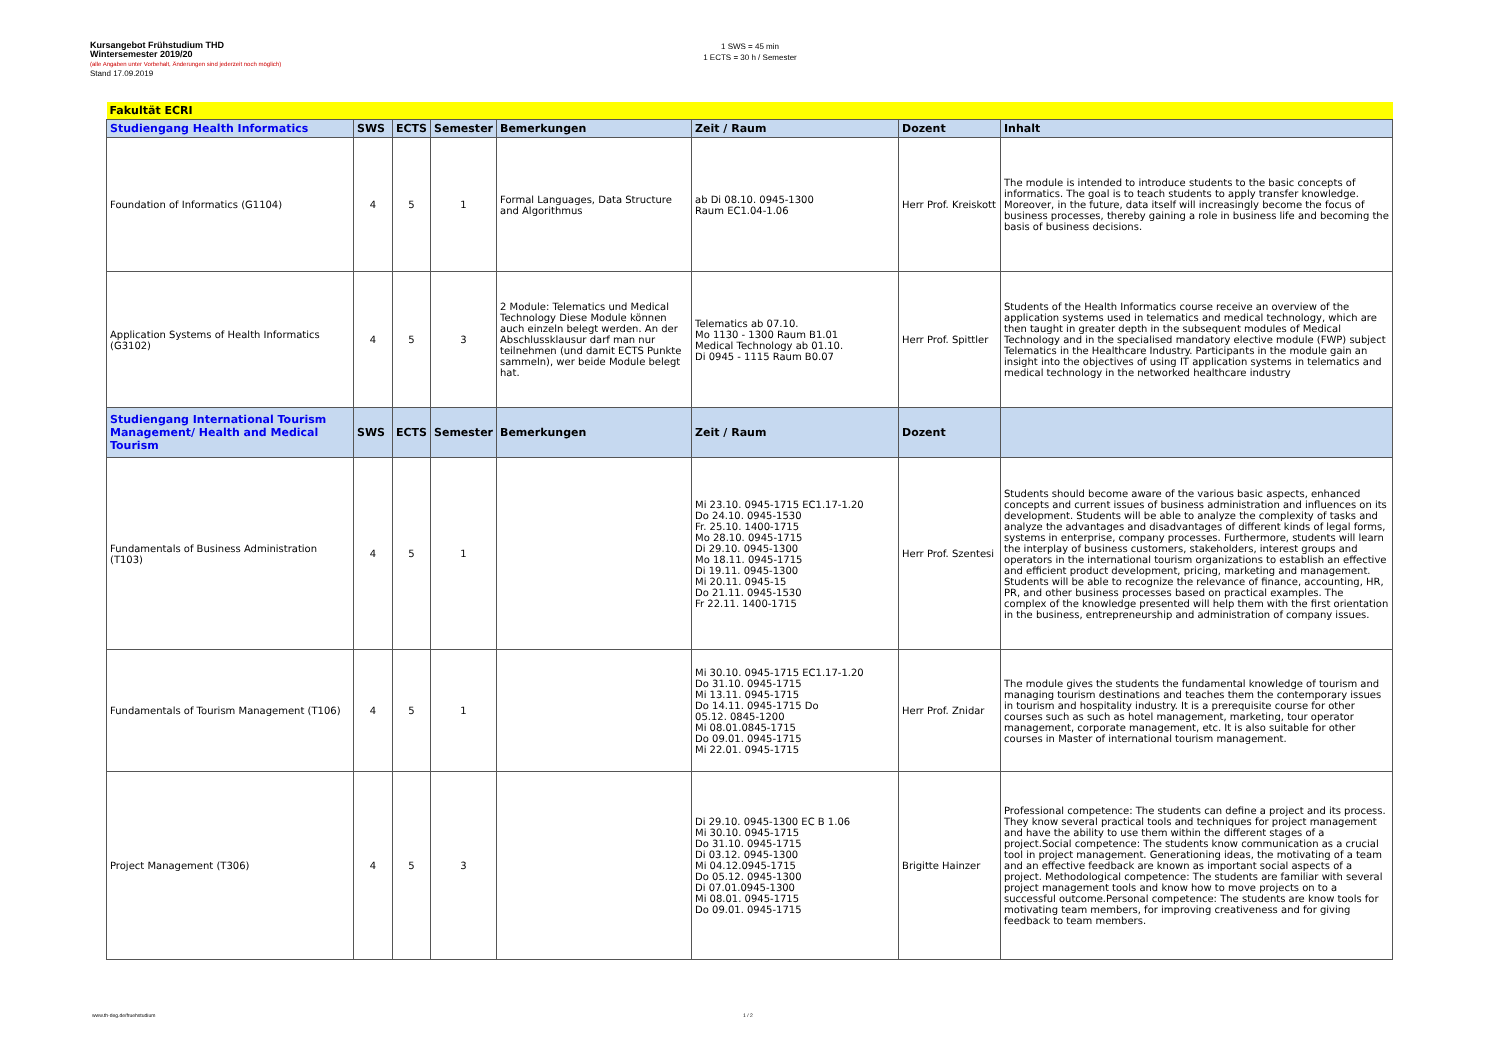Kursangebot Frühstudium THD
Wintersemester 2019/20
(alle Angaben unter Vorbehalt, Änderungen sind jederzeit noch möglich)
Stand 17.09.2019
1 SWS = 45 min
1 ECTS = 30 h / Semester
| Fakultät ECRI | | | | | | | |
| Studiengang Health Informatics | SWS | ECTS | Semester | Bemerkungen | Zeit / Raum | Dozent | Inhalt |
| Foundation of Informatics (G1104) | 4 | 5 | 1 | Formal Languages, Data Structure and Algorithmus | ab Di 08.10. 0945-1300 Raum EC1.04-1.06 | Herr Prof. Kreiskott | The module is intended to introduce students to the basic concepts of informatics. The goal is to teach students to apply transfer knowledge. Moreover, in the future, data itself will increasingly become the focus of business processes, thereby gaining a role in business life and becoming the basis of business decisions. |
| Application Systems of Health Informatics (G3102) | 4 | 5 | 3 | 2 Module: Telematics und Medical Technology Diese Module können auch einzeln belegt werden. An der Abschlussklausur darf man nur teilnehmen (und damit ECTS Punkte sammeln), wer beide Module belegt hat. | Telematics ab 07.10. Mo 1130 - 1300 Raum B1.01 Medical Technology ab 01.10. Di 0945 - 1115 Raum B0.07 | Herr Prof. Spittler | Students of the Health Informatics course receive an overview of the application systems used in telematics and medical technology, which are then taught in greater depth in the subsequent modules of Medical Technology and in the specialised mandatory elective module (FWP) subject Telematics in the Healthcare Industry. Participants in the module gain an insight into the objectives of using IT application systems in telematics and medical technology in the networked healthcare industry |
| Studiengang International Tourism Management/ Health and Medical Tourism | SWS | ECTS | Semester | Bemerkungen | Zeit / Raum | Dozent | |
| Fundamentals of Business Administration (T103) | 4 | 5 | 1 | | Mi 23.10. 0945-1715 EC1.17-1.20 Do 24.10. 0945-1530 Fr. 25.10. 1400-1715 Mo 28.10. 0945-1715 Di 29.10. 0945-1300 Mo 18.11. 0945-1715 Di 19.11. 0945-1300 Mi 20.11. 0945-15 Do 21.11. 0945-1530 Fr 22.11. 1400-1715 | Herr Prof. Szentesi | Students should become aware of the various basic aspects, enhanced concepts and current issues of business administration and influences on its development. Students will be able to analyze the complexity of tasks and analyze the advantages and disadvantages of different kinds of legal forms, systems in enterprise, company processes. Furthermore, students will learn the interplay of business customers, stakeholders, interest groups and operators in the international tourism organizations to establish an effective and efficient product development, pricing, marketing and management. Students will be able to recognize the relevance of finance, accounting, HR, PR, and other business processes based on practical examples. The complex of the knowledge presented will help them with the first orientation in the business, entrepreneurship and administration of company issues. |
| Fundamentals of Tourism Management (T106) | 4 | 5 | 1 | | Mi 30.10. 0945-1715 EC1.17-1.20 Do 31.10. 0945-1715 Mi 13.11. 0945-1715 Do 14.11. 0945-1715 Do 05.12. 0845-1200 Mi 08.01.0845-1715 Do 09.01. 0945-1715 Mi 22.01. 0945-1715 | Herr Prof. Znidar | The module gives the students the fundamental knowledge of tourism and managing tourism destinations and teaches them the contemporary issues in tourism and hospitality industry. It is a prerequisite course for other courses such as such as hotel management, marketing, tour operator management, corporate management, etc. It is also suitable for other courses in Master of international tourism management. |
| Project Management (T306) | 4 | 5 | 3 | | Di 29.10. 0945-1300 EC B 1.06 Mi 30.10. 0945-1715 Do 31.10. 0945-1715 Di 03.12. 0945-1300 Mi 04.12.0945-1715 Do 05.12. 0945-1300 Di 07.01.0945-1300 Mi 08.01. 0945-1715 Do 09.01. 0945-1715 | Brigitte Hainzer | Professional competence: The students can define a project and its process. They know several practical tools and techniques for project management and have the ability to use them within the different stages of a project.Social competence: The students know communication as a crucial tool in project management. Generationing ideas, the motivating of a team and an effective feedback are known as important social aspects of a project. Methodological competence: The students are familiar with several project management tools and know how to move projects on to a successful outcome.Personal competence: The students are know tools for motivating team members, for improving creativeness and for giving feedback to team members. |
www.th-deg.de/fruehstudium 1 / 2